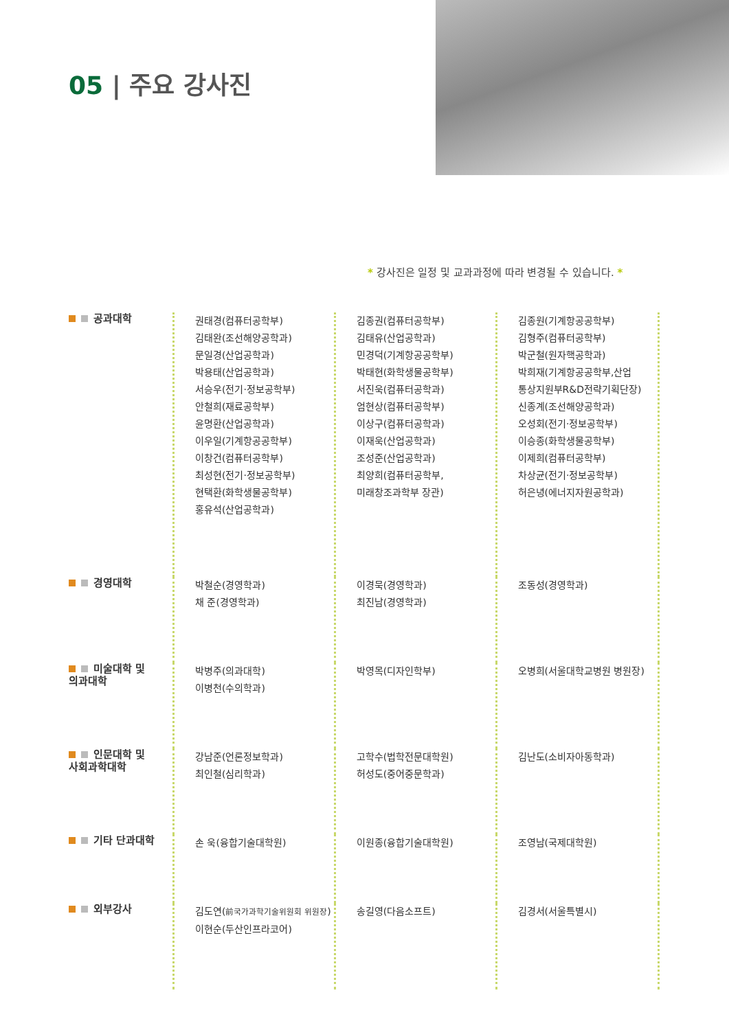05 | 주요 강사진
* 강사진은 일정 및 교과과정에 따라 변경될 수 있습니다. *
| 공과대학 | 권태경(컴퓨터공학부) 김태완(조선해양공학과) 문일경(산업공학과) 박용태(산업공학과) 서승우(전기·정보공학부) 안철희(재료공학부) 윤명환(산업공학과) 이우일(기계항공공학부) 이창건(컴퓨터공학부) 최성현(전기·정보공학부) 현택환(화학생물공학부) 홍유석(산업공학과) | 김종권(컴퓨터공학부) 김태유(산업공학과) 민경덕(기계항공공학부) 박태현(화학생물공학부) 서진욱(컴퓨터공학과) 엄현상(컴퓨터공학부) 이상구(컴퓨터공학과) 이재욱(산업공학과) 조성준(산업공학과) 최양희(컴퓨터공학부, 미래창조과학부 장관) | 김종원(기계항공공학부) 김형주(컴퓨터공학부) 박군철(원자핵공학과) 박희재(기계항공공학부,산업 통상지원부R&D전략기획단장) 신종계(조선해양공학과) 오성회(전기·정보공학부) 이승종(화학생물공학부) 이제희(컴퓨터공학부) 차상균(전기·정보공학부) 허은녕(에너지자원공학과) |
| 경영대학 | 박철순(경영학과) 채 준(경영학과) | 이경묵(경영학과) 최진남(경영학과) | 조동성(경영학과) |
| 미술대학 및 의과대학 | 박병주(의과대학) 이병천(수의학과) | 박영목(디자인학부) | 오병희(서울대학교병원 병원장) |
| 인문대학 및 사회과학대학 | 강남준(언론정보학과) 최인철(심리학과) | 고학수(법학전문대학원) 허성도(중어중문학과) | 김난도(소비자아동학과) |
| 기타 단과대학 | 손 욱(융합기술대학원) | 이원종(융합기술대학원) | 조영남(국제대학원) |
| 외부강사 | 김도연( 前국가과학기술위원회 위원장 ) 이현순(두산인프라코어) | 송길영(다음소프트) | 김경서(서울특별시) |